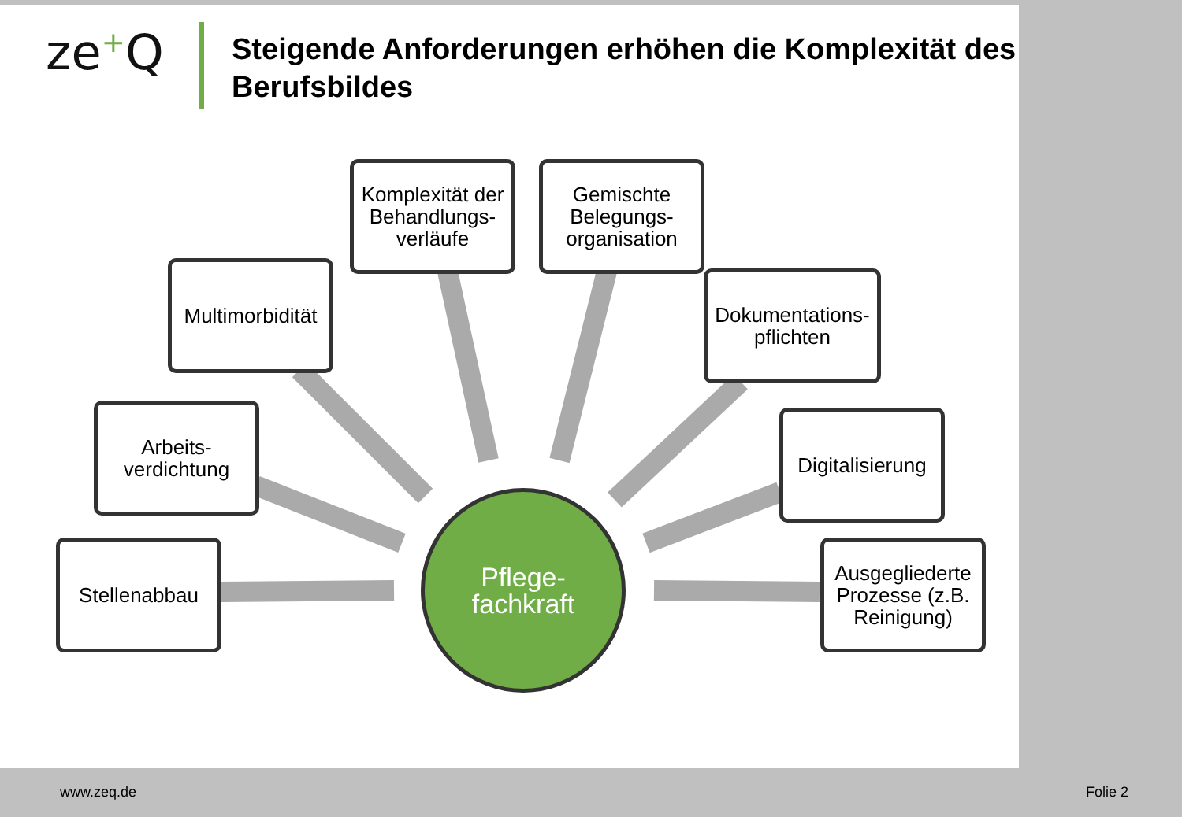ze<sup>+</sup>Q
Steigende Anforderungen erhöhen die Komplexität des Berufsbildes
Komplexität der Behandlungs-verläufe
Gemischte Belegungs-organisation
Multimorbidität
Dokumentations-pflichten
Arbeits-verdichtung
Digitalisierung
Stellenabbau
Ausgegliederte Prozesse (z.B. Reinigung)
Pflege-
fachkraft
www.zeq.de Folie 2